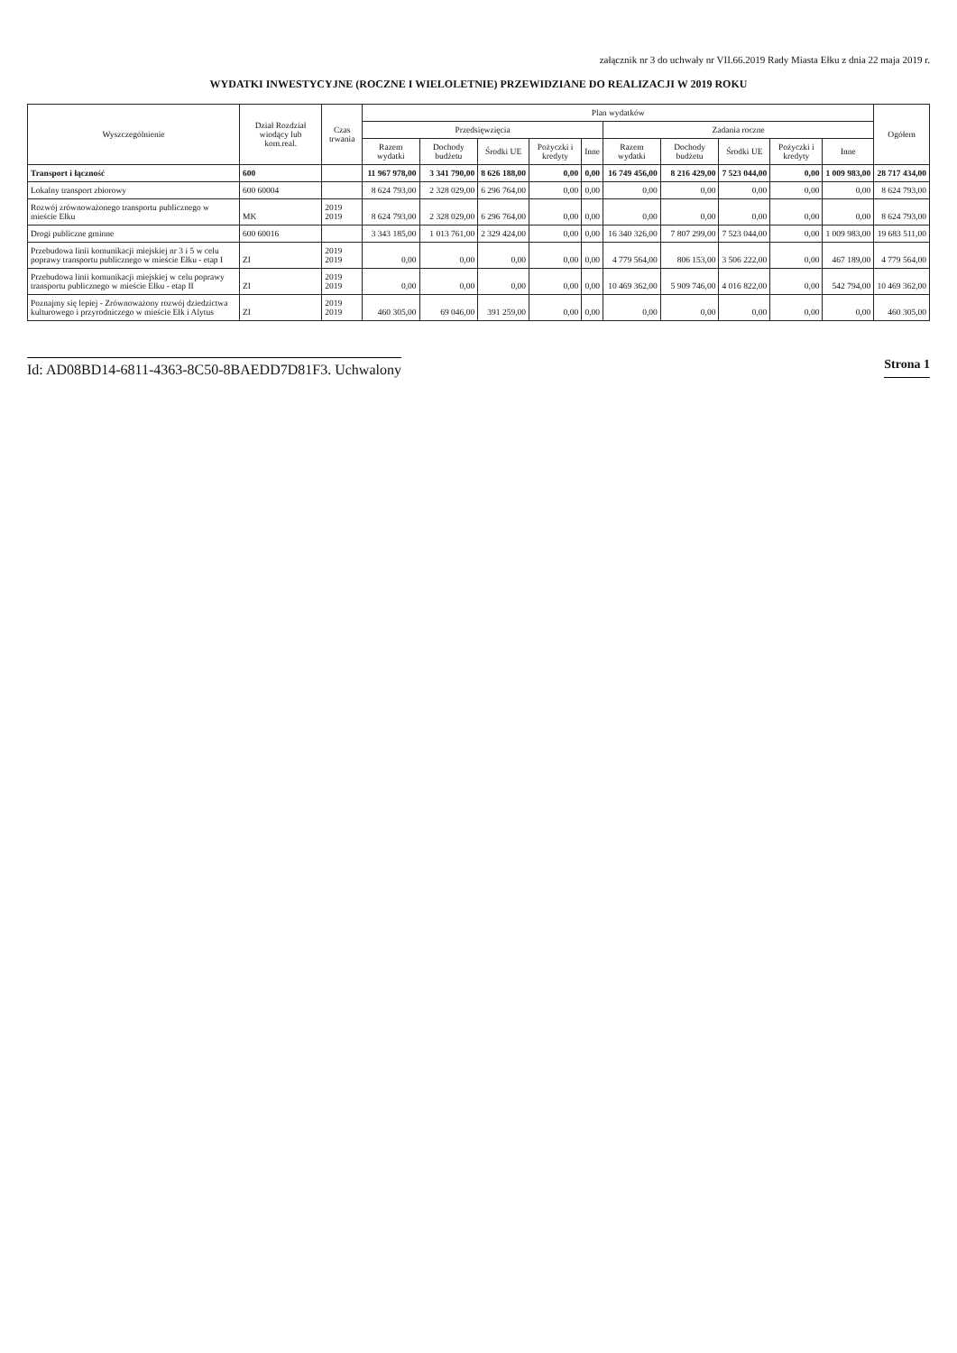załącznik nr 3 do uchwały nr VII.66.2019 Rady Miasta Ełku z dnia 22 maja 2019 r.
WYDATKI INWESTYCYJNE (ROCZNE I WIELOLETNIE) PRZEWIDZIANE DO REALIZACJI W 2019 ROKU
| Wyszczególnienie | Dział Rozdział wiodący lub kom.real. | Czas trwania | Plan wydatków | | | | | | | | | | Ogółem |
| --- | --- | --- | --- | --- | --- | --- | --- | --- | --- | --- | --- | --- | --- |
| | | | Przedsięwzięcia | | | | | Zadania roczne | | | | | |
| | | | Razem wydatki | Dochody budżetu | Środki UE | Pożyczki i kredyty | Inne | Razem wydatki | Dochody budżetu | Środki UE | Pożyczki i kredyty | Inne | |
| Transport i łączność | 600 | | 11 967 978,00 | 3 341 790,00 | 8 626 188,00 | 0,00 | 0,00 | 16 749 456,00 | 8 216 429,00 | 7 523 044,00 | 0,00 | 1 009 983,00 | 28 717 434,00 |
| Lokalny transport zbiorowy | 600 60004 | | 8 624 793,00 | 2 328 029,00 | 6 296 764,00 | 0,00 | 0,00 | 0,00 | 0,00 | 0,00 | 0,00 | 0,00 | 8 624 793,00 |
| Rozwój zrównoważonego transportu publicznego w mieście Ełku | MK | 2019 2019 | 8 624 793,00 | 2 328 029,00 | 6 296 764,00 | 0,00 | 0,00 | 0,00 | 0,00 | 0,00 | 0,00 | 0,00 | 8 624 793,00 |
| Drogi publiczne gminne | 600 60016 | | 3 343 185,00 | 1 013 761,00 | 2 329 424,00 | 0,00 | 0,00 | 16 340 326,00 | 7 807 299,00 | 7 523 044,00 | 0,00 | 1 009 983,00 | 19 683 511,00 |
| Przebudowa linii komunikacji miejskiej nr 3 i 5 w celu poprawy transportu publicznego w mieście Ełku - etap I | ZI | 2019 2019 | 0,00 | 0,00 | 0,00 | 0,00 | 0,00 | 4 779 564,00 | 806 153,00 | 3 506 222,00 | 0,00 | 467 189,00 | 4 779 564,00 |
| Przebudowa linii komunikacji miejskiej w celu poprawy transportu publicznego w mieście Ełku - etap II | ZI | 2019 2019 | 0,00 | 0,00 | 0,00 | 0,00 | 0,00 | 10 469 362,00 | 5 909 746,00 | 4 016 822,00 | 0,00 | 542 794,00 | 10 469 362,00 |
| Poznajmy się lepiej - Zrównoważony rozwój dziedzictwa kulturowego i przyrodniczego w mieście Ełk i Alytus | ZI | 2019 2019 | 460 305,00 | 69 046,00 | 391 259,00 | 0,00 | 0,00 | 0,00 | 0,00 | 0,00 | 0,00 | 0,00 | 460 305,00 |
Id: AD08BD14-6811-4363-8C50-8BAEDD7D81F3. Uchwalony Strona 1